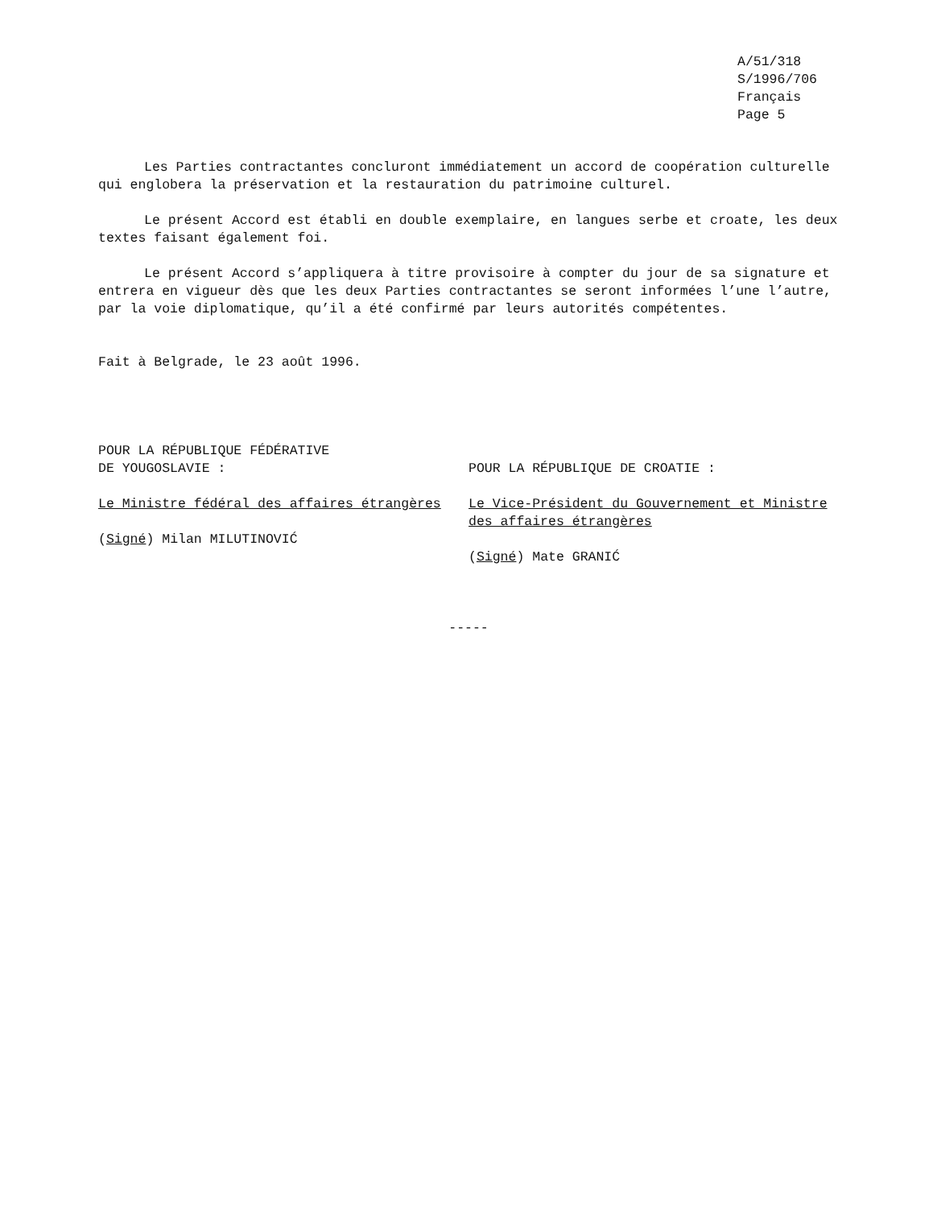A/51/318
S/1996/706
Français
Page 5
Les Parties contractantes concluront immédiatement un accord de coopération culturelle qui englobera la préservation et la restauration du patrimoine culturel.
Le présent Accord est établi en double exemplaire, en langues serbe et croate, les deux textes faisant également foi.
Le présent Accord s’appliquera à titre provisoire à compter du jour de sa signature et entrera en vigueur dès que les deux Parties contractantes se seront informées l’une l’autre, par la voie diplomatique, qu’il a été confirmé par leurs autorités compétentes.
Fait à Belgrade, le 23 août 1996.
POUR LA RÉPUBLIQUE FÉDÉRATIVE
DE YOUGOSLAVIE :
Le Ministre fédéral des affaires étrangères
(Signé) Milan MILUTINOVIĆ
POUR LA RÉPUBLIQUE DE CROATIE :
Le Vice-Président du Gouvernement et Ministre des affaires étrangères
(Signé) Mate GRANIĆ
-----